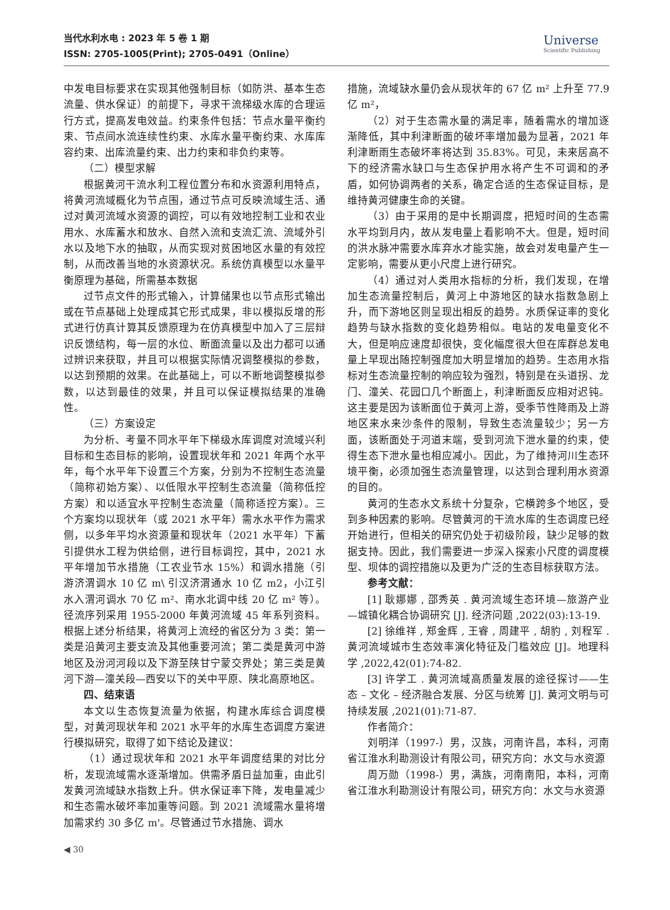当代水利水电 : 2023 年 5 卷 1 期
ISSN: 2705-1005(Print); 2705-0491（Online）
Universe
Scientific Publishing
中发电目标要求在实现其他强制目标（如防洪、基本生态流量、供水保证）的前提下，寻求干流梯级水库的合理运行方式，提高发电效益。约束条件包括：节点水量平衡约束、节点间水流连续性约束、水库水量平衡约束、水库库容约束、出库流量约束、出力约束和非负约束等。
（二）模型求解
根据黄河干流水利工程位置分布和水资源利用特点，将黄河流域概化为节点围，通过节点可反映流域生活、通过对黄河流域水资源的调控，可以有效地控制工业和农业用水、水库蓄水和放水、自然入流和支流汇流、流域外引水以及地下水的抽取，从而实现对贫困地区水量的有效控制，从而改善当地的水资源状况。系统仿真模型以水量平衡原理为基础，所需基本数据
过节点文件的形式输入，计算储果也以节点形式输出或在节点基础上处理成其它形式成果，非以模拟反增的形式进行仿真计算其反馈原理为在仿真模型中加入了三层辩识反馈结构，每一层的水位、断面流量以及出力都可以通过辨识来获取，并且可以根据实际情况调整模拟的参数，以达到预期的效果。在此基础上，可以不断地调整模拟参数，以达到最佳的效果，并且可以保证模拟结果的准确性。
（三）方案设定
为分析、考量不同水平年下梯级水库调度对流域兴利目标和生态目标的影响，设置现状年和 2021 年两个水平年，每个水平年下设置三个方案，分别为不控制生态流量（简称初始方案）、以低限水平控制生态流量（简称低控方案）和以适宜水平控制生态流量（简称适控方案）。三个方案均以现状年（或 2021 水平年）需水水平作为需求侧，以多年平均水资源量和现状年（2021 水平年）下蓄引提供水工程为供给侧，进行目标调控，其中，2021 水平年增加节水措施（工农业节水 15%）和调水措施（引游济渭调水 10 亿 m\ 引汉济渭通水 10 亿 m2，小江引水入渭河调水 70 亿 m²、南水北调中线 20 亿 m² 等）。径流序列采用 1955-2000 年黄河流域 45 年系列资料。根据上述分析结果，将黄河上流经的省区分为 3 类：第一类是沿黄河主要支流及其他重要河流；第二类是黄河中游地区及汾河河段以及下游至陕甘宁蒙交界处；第三类是黄河下游—潼关段—西安以下的关中平原、陕北高原地区。
四、结束语
本文以生态恢复流量为依据，构建水库综合调度模型，对黄河现状年和 2021 水平年的水库生态调度方案进行模拟研究，取得了如下结论及建议：
（1）通过现状年和 2021 水平年调度结果的对比分析，发现流域需水逐渐增加。供需矛盾日益加重，由此引发黄河流域缺水指数上升。供水保证率下降，发电量减少和生态需水破坏率加重等问题。到 2021 流域需水量将增加需求约 30 多亿 m'。尽管通过节水措施、调水
措施，流域缺水量仍会从现状年的 67 亿 m² 上升至 77.9 亿 m²，
（2）对于生态需水量的满足率，随着需水的增加逐渐降低，其中利津断面的破坏率增加最为显著，2021 年利津断雨生态破坏率将达到 35.83%。可见，未来居高不下的经济需水缺口与生态保护用水将产生不可调和的矛盾，如何协调两者的关系，确定合适的生态保证目标，是维持黄河健康生命的关键。
（3）由于采用的是中长期调度，把短时间的生态需水平均到月内，故从发电量上看影响不大。但是，短时间的洪水脉冲需要水库弃水才能实施，故会对发电量产生一定影响，需要从更小尺度上进行研究。
（4）通过对人类用水指标的分析，我们发现，在增加生态流量控制后，黄河上中游地区的缺水指数急剧上升，而下游地区则呈现出相反的趋势。水质保证率的变化趋势与缺水指数的变化趋势相似。电站的发电量变化不大，但是响应速度却很快，变化幅度很大但在库群总发电量上早现出随控制强度加大明显增加的趋势。生态用水指标对生态流量控制的响应较为强烈，特别是在头道拐、龙门、潼关、花园口几个断面上，利津断面反应相对迟钝。这主要是因为该断面位于黄河上游，受季节性降雨及上游地区来水来沙条件的限制，导致生态流量较少；另一方面，该断面处于河道末端，受到河流下泄水量的约束，使得生态下泄水量也相应减小。因此，为了维持河川生态环境平衡，必须加强生态流量管理，以达到合理利用水资源的目的。
黄河的生态水文系统十分复杂，它横跨多个地区，受到多种因素的影响。尽管黄河的干流水库的生态调度已经开始进行，但相关的研究仍处于初级阶段，缺少足够的数据支持。因此，我们需要进一步深入探索小尺度的调度模型、坝体的调控措施以及更为广泛的生态目标获取方法。
参考文献：
[1] 耿娜娜 , 邵秀英 . 黄河流域生态环境—旅游产业—城镇化耦合协调研究 [J]. 经济问题 ,2022(03):13-19.
[2] 徐维祥 , 郑金辉 , 王睿 , 周建平 , 胡豹 , 刘程军 . 黄河流域城市生态效率演化特征及门槛效应 [J]。地理科学 ,2022,42(01):74-82.
[3] 许学工 . 黄河流域高质量发展的途径探讨——生态 – 文化 – 经济融合发展、分区与统筹 [J]. 黄河文明与可持续发展 ,2021(01):71-87.
作者简介：
刘明洋（1997-）男，汉族，河南许昌，本科，河南省江淮水利勘测设计有限公司，研究方向：水文与水资源
周万勋（1998-）男，满族，河南南阳，本科，河南省江淮水利勘测设计有限公司，研究方向：水文与水资源
◀ 30